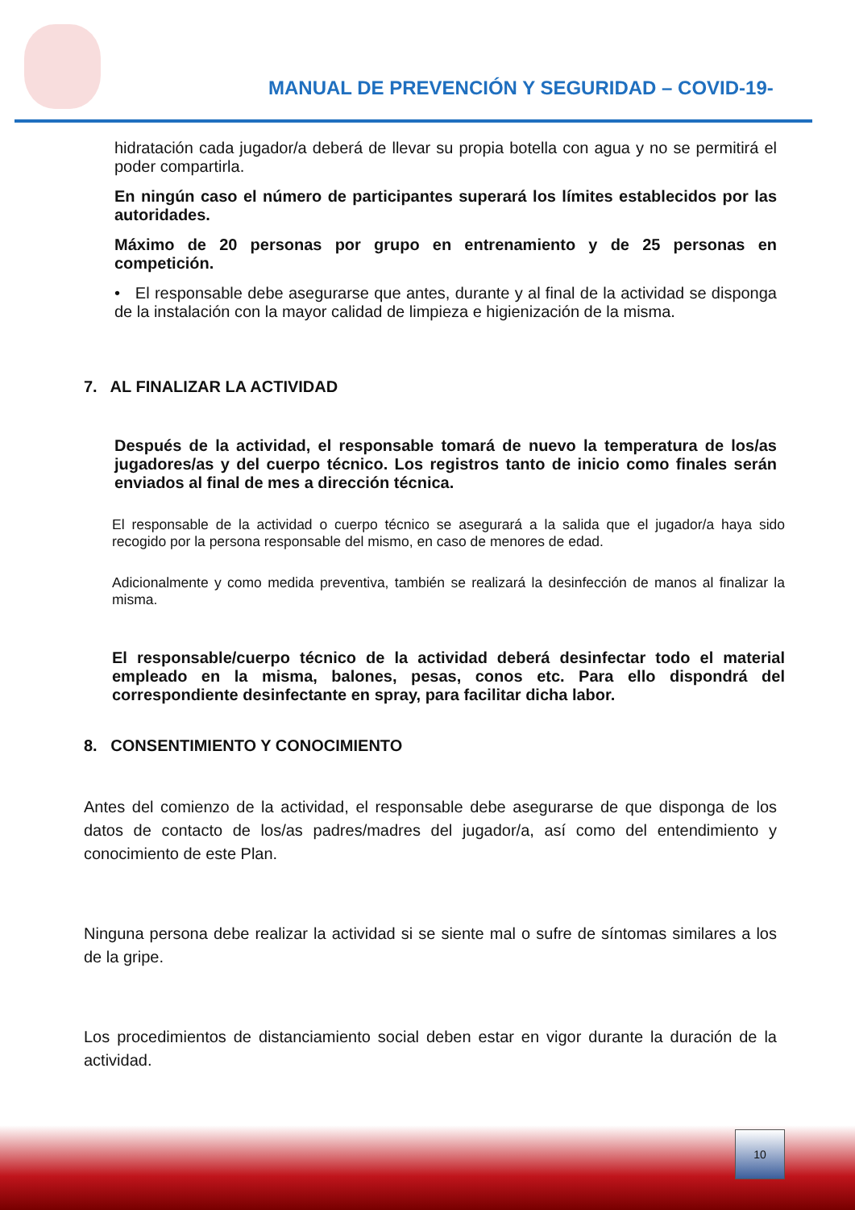MANUAL DE PREVENCIÓN Y SEGURIDAD – COVID-19-
hidratación cada jugador/a deberá de llevar su propia botella con agua y no se permitirá el poder compartirla.
En ningún caso el número de participantes superará los límites establecidos por las autoridades.
Máximo de 20 personas por grupo en entrenamiento y de 25 personas en competición.
• El responsable debe asegurarse que antes, durante y al final de la actividad se disponga de la instalación con la mayor calidad de limpieza e higienización de la misma.
7. AL FINALIZAR LA ACTIVIDAD
Después de la actividad, el responsable tomará de nuevo la temperatura de los/as jugadores/as y del cuerpo técnico. Los registros tanto de inicio como finales serán enviados al final de mes a dirección técnica.
El responsable de la actividad o cuerpo técnico se asegurará a la salida que el jugador/a haya sido recogido por la persona responsable del mismo, en caso de menores de edad.
Adicionalmente y como medida preventiva, también se realizará la desinfección de manos al finalizar la misma.
El responsable/cuerpo técnico de la actividad deberá desinfectar todo el material empleado en la misma, balones, pesas, conos etc. Para ello dispondrá del correspondiente desinfectante en spray, para facilitar dicha labor.
8. CONSENTIMIENTO Y CONOCIMIENTO
Antes del comienzo de la actividad, el responsable debe asegurarse de que disponga de los datos de contacto de los/as padres/madres del jugador/a, así como del entendimiento y conocimiento de este Plan.
Ninguna persona debe realizar la actividad si se siente mal o sufre de síntomas similares a los de la gripe.
Los procedimientos de distanciamiento social deben estar en vigor durante la duración de la actividad.
10